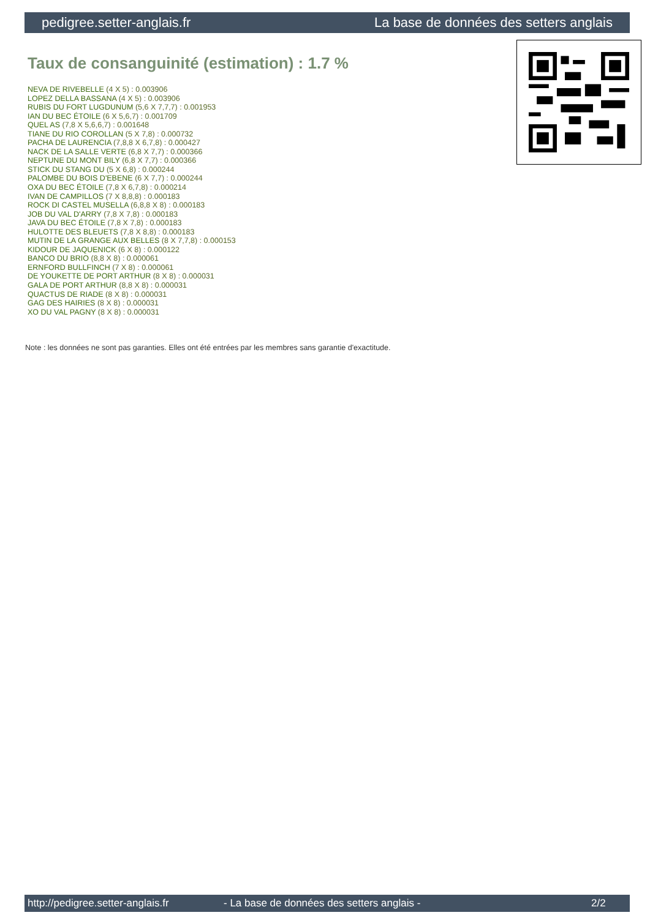pedigree.setter-anglais.fr La base de données des setters anglais
Taux de consanguinité (estimation) : 1.7 %
NEVA DE RIVEBELLE (4 X 5) : 0.003906
LOPEZ DELLA BASSANA (4 X 5) : 0.003906
RUBIS DU FORT LUGDUNUM (5,6 X 7,7,7) : 0.001953
IAN DU BEC ÉTOILE (6 X 5,6,7) : 0.001709
QUEL AS (7,8 X 5,6,6,7) : 0.001648
TIANE DU RIO COROLLAN (5 X 7,8) : 0.000732
PACHA DE LAURENCIA (7,8,8 X 6,7,8) : 0.000427
NACK DE LA SALLE VERTE (6,8 X 7,7) : 0.000366
NEPTUNE DU MONT BILY (6,8 X 7,7) : 0.000366
STICK DU STANG DU (5 X 6,8) : 0.000244
PALOMBE DU BOIS D'EBENE (6 X 7,7) : 0.000244
OXA DU BEC ÉTOILE (7,8 X 6,7,8) : 0.000214
IVAN DE CAMPILLOS (7 X 8,8,8) : 0.000183
ROCK DI CASTEL MUSELLA (6,8,8 X 8) : 0.000183
JOB DU VAL D'ARRY (7,8 X 7,8) : 0.000183
JAVA DU BEC ÉTOILE (7,8 X 7,8) : 0.000183
HULOTTE DES BLEUETS (7,8 X 8,8) : 0.000183
MUTIN DE LA GRANGE AUX BELLES (8 X 7,7,8) : 0.000153
KIDOUR DE JAQUENICK (6 X 8) : 0.000122
BANCO DU BRIO (8,8 X 8) : 0.000061
ERNFORD BULLFINCH (7 X 8) : 0.000061
DE YOUKETTE DE PORT ARTHUR (8 X 8) : 0.000031
GALA DE PORT ARTHUR (8,8 X 8) : 0.000031
QUACTUS DE RIADE (8 X 8) : 0.000031
GAG DES HAIRIES (8 X 8) : 0.000031
XO DU VAL PAGNY (8 X 8) : 0.000031
Note : les données ne sont pas garanties. Elles ont été entrées par les membres sans garantie d'exactitude.
http://pedigree.setter-anglais.fr - La base de données des setters anglais - 2/2